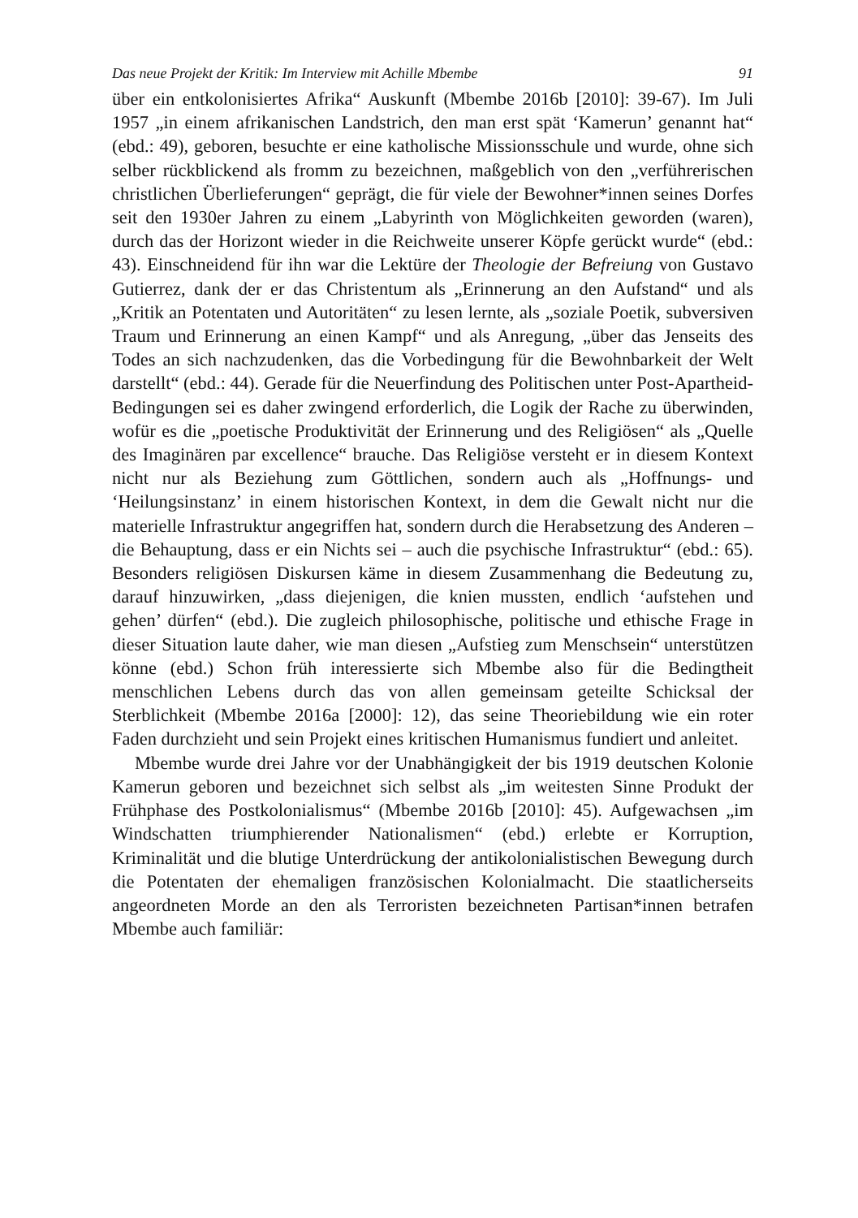Das neue Projekt der Kritik: Im Interview mit Achille Mbembe 91
über ein entkolonisiertes Afrika“ Auskunft (Mbembe 2016b [2010]: 39-67). Im Juli 1957 „in einem afrikanischen Landstrich, den man erst spät ‘Kamerun’ genannt hat“ (ebd.: 49), geboren, besuchte er eine katholische Missionsschule und wurde, ohne sich selber rückblickend als fromm zu bezeichnen, maßgeblich von den „verführerischen christlichen Überlieferungen“ geprägt, die für viele der Bewohner*innen seines Dorfes seit den 1930er Jahren zu einem „Labyrinth von Möglichkeiten geworden (waren), durch das der Horizont wieder in die Reichweite unserer Köpfe gerückt wurde“ (ebd.: 43). Einschneidend für ihn war die Lektüre der Theologie der Befreiung von Gustavo Gutierrez, dank der er das Christentum als „Erinnerung an den Aufstand“ und als „Kritik an Potentaten und Autoritäten“ zu lesen lernte, als „soziale Poetik, subversiven Traum und Erinnerung an einen Kampf“ und als Anregung, „über das Jenseits des Todes an sich nachzudenken, das die Vorbedingung für die Bewohnbarkeit der Welt darstellt“ (ebd.: 44). Gerade für die Neuerfindung des Politischen unter Post-Apartheid-Bedingungen sei es daher zwingend erforderlich, die Logik der Rache zu überwinden, wofür es die „poetische Produktivität der Erinnerung und des Religiösen“ als „Quelle des Imaginären par excellence“ brauche. Das Religiöse versteht er in diesem Kontext nicht nur als Beziehung zum Göttlichen, sondern auch als „Hoffnungs- und ‘Heilungsinstanz’ in einem historischen Kontext, in dem die Gewalt nicht nur die materielle Infrastruktur angegriffen hat, sondern durch die Herabsetzung des Anderen – die Behauptung, dass er ein Nichts sei – auch die psychische Infrastruktur“ (ebd.: 65). Besonders religiösen Diskursen käme in diesem Zusammenhang die Bedeutung zu, darauf hinzuwirken, „dass diejenigen, die knien mussten, endlich ‘aufstehen und gehen’ dürfen“ (ebd.). Die zugleich philosophische, politische und ethische Frage in dieser Situation laute daher, wie man diesen „Aufstieg zum Menschsein“ unterstützen könne (ebd.) Schon früh interessierte sich Mbembe also für die Bedingtheit menschlichen Lebens durch das von allen gemeinsam geteilte Schicksal der Sterblichkeit (Mbembe 2016a [2000]: 12), das seine Theoriebildung wie ein roter Faden durchzieht und sein Projekt eines kritischen Humanismus fundiert und anleitet.
Mbembe wurde drei Jahre vor der Unabhängigkeit der bis 1919 deutschen Kolonie Kamerun geboren und bezeichnet sich selbst als „im weitesten Sinne Produkt der Frühphase des Postkolonialismus“ (Mbembe 2016b [2010]: 45). Aufgewachsen „im Windschatten triumphierender Nationalismen“ (ebd.) erlebte er Korruption, Kriminalität und die blutige Unterdrückung der antikolonialistischen Bewegung durch die Potentaten der ehemaligen französischen Kolonialmacht. Die staatlicherseits angeordneten Morde an den als Terroristen bezeichneten Partisan*innen betrafen Mbembe auch familiär: